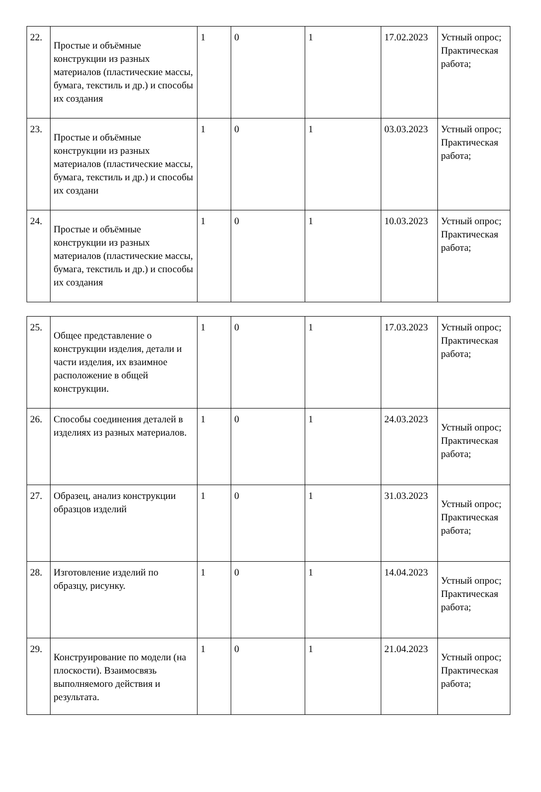| 22. | Простые и объёмные конструкции из разных материалов (пластические массы, бумага, текстиль и др.) и способы их создания | 1 | 0 | 1 | 17.02.2023 | Устный опрос; Практическая работа; |
| 23. | Простые и объёмные конструкции из разных материалов (пластические массы, бумага, текстиль и др.) и способы их создани | 1 | 0 | 1 | 03.03.2023 | Устный опрос; Практическая работа; |
| 24. | Простые и объёмные конструкции из разных материалов (пластические массы, бумага, текстиль и др.) и способы их создания | 1 | 0 | 1 | 10.03.2023 | Устный опрос; Практическая работа; |
| 25. | Общее представление о конструкции изделия, детали и части изделия, их взаимное расположение в общей конструкции. | 1 | 0 | 1 | 17.03.2023 | Устный опрос; Практическая работа; |
| 26. | Способы соединения деталей в изделиях из разных материалов. | 1 | 0 | 1 | 24.03.2023 | Устный опрос; Практическая работа; |
| 27. | Образец, анализ конструкции образцов изделий | 1 | 0 | 1 | 31.03.2023 | Устный опрос; Практическая работа; |
| 28. | Изготовление изделий по образцу, рисунку. | 1 | 0 | 1 | 14.04.2023 | Устный опрос; Практическая работа; |
| 29. | Конструирование по модели (на плоскости). Взаимосвязь выполняемого действия и результата. | 1 | 0 | 1 | 21.04.2023 | Устный опрос; Практическая работа; |